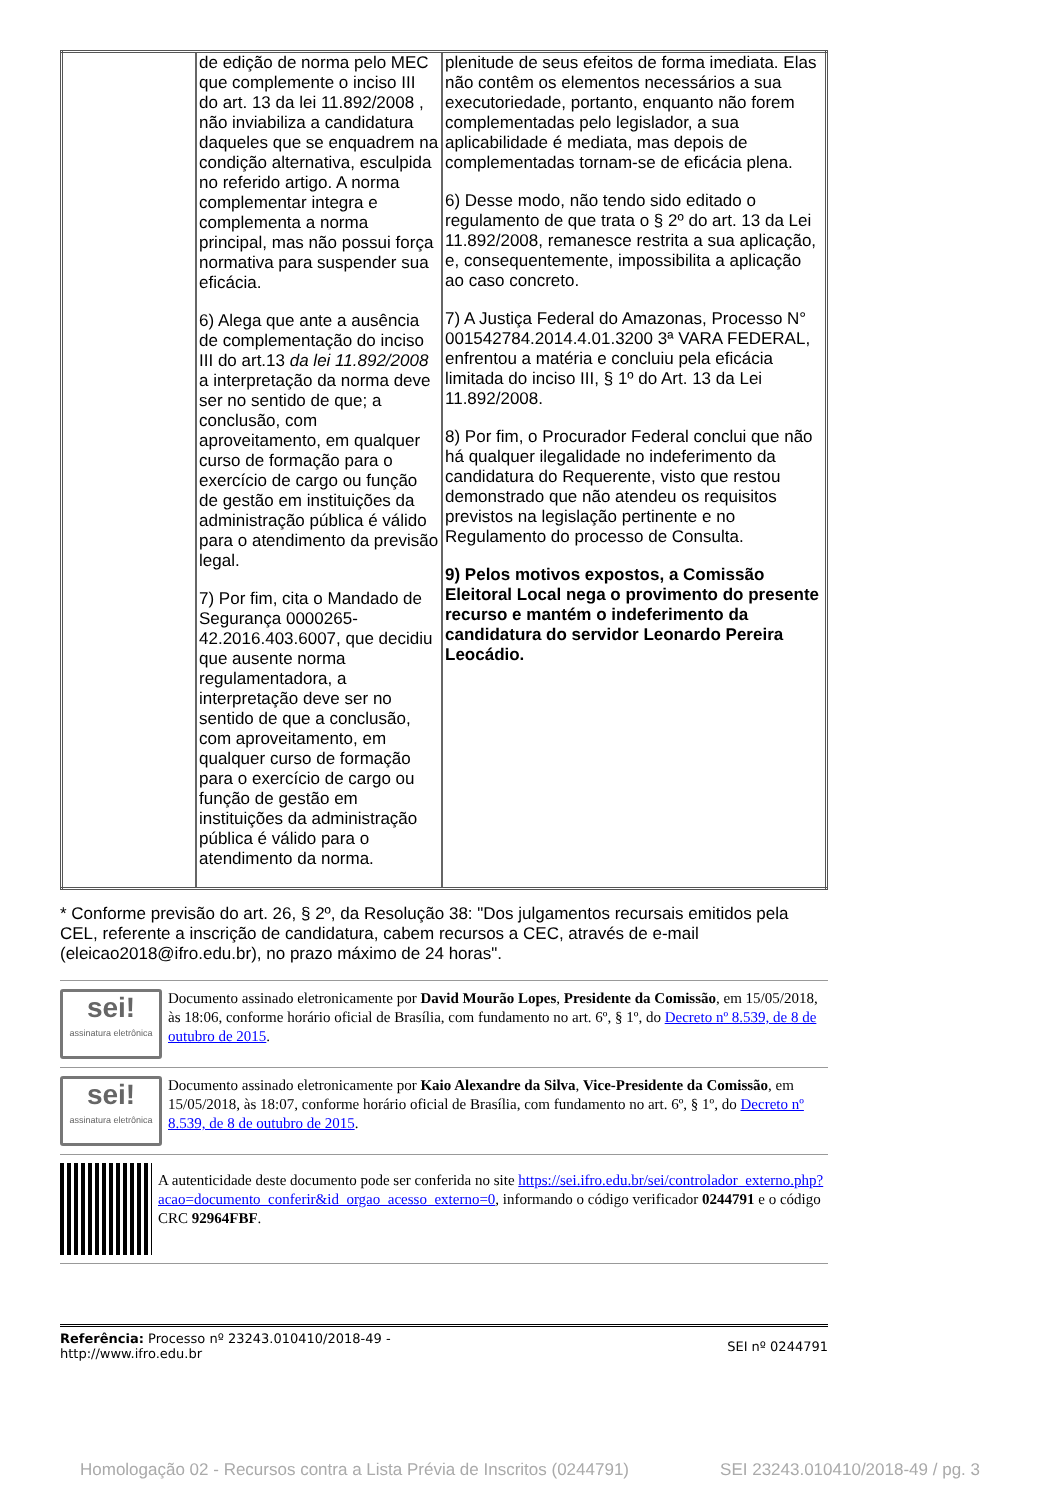| | de edição de norma pelo MEC que complemente o inciso III do art. 13 da lei 11.892/2008 , não inviabiliza a candidatura daqueles que se enquadrem na condição alternativa, esculpida no referido artigo. A norma complementar integra e complementa a norma principal, mas não possui força normativa para suspender sua eficácia. 6) Alega que ante a ausência de complementação do inciso III do art.13 da lei 11.892/2008 a interpretação da norma deve ser no sentido de que; a conclusão, com aproveitamento, em qualquer curso de formação para o exercício de cargo ou função de gestão em instituições da administração pública é válido para o atendimento da previsão legal. 7) Por fim, cita o Mandado de Segurança 0000265-42.2016.403.6007, que decidiu que ausente norma regulamentadora, a interpretação deve ser no sentido de que a conclusão, com aproveitamento, em qualquer curso de formação para o exercício de cargo ou função de gestão em instituições da administração pública é válido para o atendimento da norma. | plenitude de seus efeitos de forma imediata. Elas não contêm os elementos necessários a sua executoriedade, portanto, enquanto não forem complementadas pelo legislador, a sua aplicabilidade é mediata, mas depois de complementadas tornam-se de eficácia plena. 6) Desse modo, não tendo sido editado o regulamento de que trata o § 2º do art. 13 da Lei 11.892/2008, remanesce restrita a sua aplicação, e, consequentemente, impossibilita a aplicação ao caso concreto. 7) A Justiça Federal do Amazonas, Processo N° 001542784.2014.4.01.3200 3ª VARA FEDERAL, enfrentou a matéria e concluiu pela eficácia limitada do inciso III, § 1º do Art. 13 da Lei 11.892/2008. 8) Por fim, o Procurador Federal conclui que não há qualquer ilegalidade no indeferimento da candidatura do Requerente, visto que restou demonstrado que não atendeu os requisitos previstos na legislação pertinente e no Regulamento do processo de Consulta. 9) Pelos motivos expostos, a Comissão Eleitoral Local nega o provimento do presente recurso e mantém o indeferimento da candidatura do servidor Leonardo Pereira Leocádio. |
* Conforme previsão do art. 26, § 2º, da Resolução 38: "Dos julgamentos recursais emitidos pela CEL, referente a inscrição de candidatura, cabem recursos a CEC, através de e-mail (eleicao2018@ifro.edu.br), no prazo máximo de 24 horas".
sei!
assinatura eletrônica
Documento assinado eletronicamente por David Mourão Lopes, Presidente da Comissão, em 15/05/2018, às 18:06, conforme horário oficial de Brasília, com fundamento no art. 6º, § 1º, do Decreto nº 8.539, de 8 de outubro de 2015.
sei!
assinatura eletrônica
Documento assinado eletronicamente por Kaio Alexandre da Silva, Vice-Presidente da Comissão, em 15/05/2018, às 18:07, conforme horário oficial de Brasília, com fundamento no art. 6º, § 1º, do Decreto nº 8.539, de 8 de outubro de 2015.
A autenticidade deste documento pode ser conferida no site https://sei.ifro.edu.br/sei/controlador_externo.php?acao=documento_conferir&id_orgao_acesso_externo=0, informando o código verificador 0244791 e o código CRC 92964FBF.
Referência: Processo nº 23243.010410/2018-49 -
http://www.ifro.edu.br
SEI nº 0244791
Homologação 02 - Recursos contra a Lista Prévia de Inscritos (0244791) SEI 23243.010410/2018-49 / pg. 3